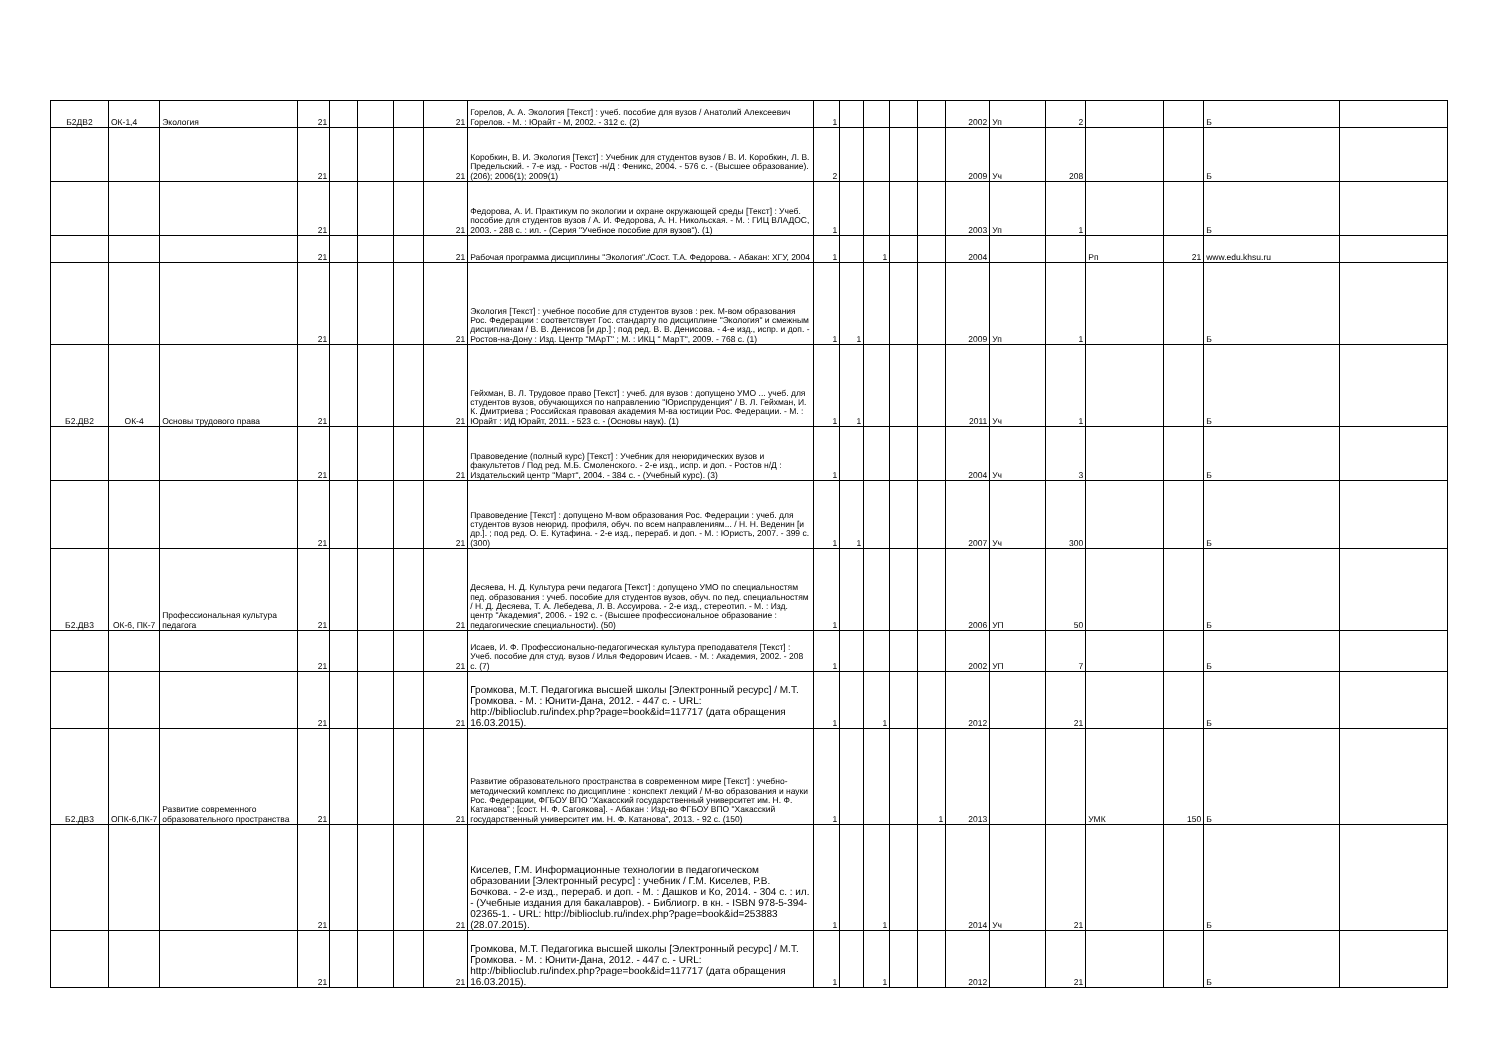| Б2ДВ2 | ОК-1,4 | Экология | 21 | | | | 21 | Горелов, А. А. Экология [Текст] : учеб. пособие для вузов / Анатолий Алексеевич Горелов. - М. : Юрайт - М, 2002. - 312 с. (2) | 1 | | | | | 2002 | Уп | 2 | | | Б | |
| | | | 21 | | | | 21 | Коробкин, В. И. Экология [Текст] : Учебник для студентов вузов / В. И. Коробкин, Л. В. Предельский. - 7-е изд. - Ростов -н/Д : Феникс, 2004. - 576 с. - (Высшее образование). (206); 2006(1); 2009(1) | 2 | | | | | 2009 | Уч | 208 | | | Б | |
| | | | 21 | | | | 21 | Федорова, А. И. Практикум по экологии и охране окружающей среды [Текст] : Учеб. пособие для студентов вузов / А. И. Федорова, А. Н. Никольская. - М. : ГИЦ ВЛАДОС, 2003. - 288 с. : ил. - (Серия "Учебное пособие для вузов"). (1) | 1 | | | | | 2003 | Уп | 1 | | | Б | |
| | | | 21 | | | | 21 | Рабочая программа дисциплины "Экология"./Сост. Т.А. Федорова. - Абакан: ХГУ, 2004 | 1 | | 1 | | | 2004 | | | Рп | 21 | www.edu.khsu.ru | |
| | | | 21 | | | | 21 | Экология [Текст] : учебное пособие для студентов вузов : рек. М-вом образования Рос. Федерации : соответствует Гос. стандарту по дисциплине "Экология" и смежным дисциплинам / В. В. Денисов [и др.] ; под ред. В. В. Денисова. - 4-е изд., испр. и доп. - Ростов-на-Дону : Изд. Центр "МАрТ" ; М. : ИКЦ " МарТ", 2009. - 768 с. (1) | 1 | 1 | | | | 2009 | Уп | 1 | | | Б | |
| Б2.ДВ2 | ОК-4 | Основы трудового права | 21 | | | | 21 | Гейхман, В. Л. Трудовое право [Текст] : учеб. для вузов : допущено УМО ... учеб. для студентов вузов, обучающихся по направлению "Юриспруденция" / В. Л. Гейхман, И. К. Дмитриева ; Российская правовая академия М-ва юстиции Рос. Федерации. - М. : Юрайт : ИД Юрайт, 2011. - 523 с. - (Основы наук). (1) | 1 | 1 | | | | 2011 | Уч | 1 | | | Б | |
| | | | 21 | | | | 21 | Правоведение (полный курс) [Текст] : Учебник для неюридических вузов и факультетов / Под ред. М.Б. Смоленского. - 2-е изд., испр. и доп. - Ростов н/Д : Издательский центр "Март", 2004. - 384 с. - (Учебный курс). (3) | 1 | | | | | 2004 | Уч | 3 | | | Б | |
| | | | 21 | | | | 21 | Правоведение [Текст] : допущено М-вом образования Рос. Федерации : учеб. для студентов вузов неюрид. профиля, обуч. по всем направлениям... / Н. Н. Веденин [и др.]. ; под ред. О. Е. Кутафина. - 2-е изд., перераб. и доп. - М. : Юристъ, 2007. - 399 с. (300) | 1 | 1 | | | | 2007 | Уч | 300 | | | Б | |
| Б2.ДВ3 | ОК-6, ПК-7 | Профессиональная культура педагога | 21 | | | | 21 | Десяева, Н. Д. Культура речи педагога [Текст] : допущено УМО по специальностям пед. образования : учеб. пособие для студентов вузов, обуч. по пед. специальностям / Н. Д. Десяева, Т. А. Лебедева, Л. В. Ассуирова. - 2-е изд., стереотип. - М. : Изд. центр "Академия", 2006. - 192 с. - (Высшее профессиональное образование : педагогические специальности). (50) | 1 | | | | | 2006 | УП | 50 | | | Б | |
| | | | 21 | | | | 21 | Исаев, И. Ф. Профессионально-педагогическая культура преподавателя [Текст] : Учеб. пособие для студ. вузов / Илья Федорович Исаев. - М. : Академия, 2002. - 208 с. (7) | 1 | | | | | 2002 | УП | 7 | | | Б | |
| | | | 21 | | | | 21 | Громкова, М.Т. Педагогика высшей школы [Электронный ресурс] / М.Т. Громкова. - М. : Юнити-Дана, 2012. - 447 с. - URL: http://biblioclub.ru/index.php?page=book&id=117717 (дата обращения 16.03.2015). | 1 | | 1 | | | 2012 | | 21 | | | Б | |
| Б2.ДВ3 | ОПК-6,ПК-7 | Развитие современного образовательного пространства | 21 | | | | 21 | Развитие образовательного пространства в современном мире [Текст] : учебно-методический комплекс по дисциплине : конспект лекций / М-во образования и науки Рос. Федерации, ФГБОУ ВПО "Хакасский государственный университет им. Н. Ф. Катанова" ; [сост. Н. Ф. Сагоякова]. - Абакан : Изд-во ФГБОУ ВПО "Хакасский государственный университет им. Н. Ф. Катанова", 2013. - 92 с. (150) | 1 | | | | 1 | 2013 | | | УМК | 150 | Б | |
| | | | 21 | | | | 21 | Киселев, Г.М. Информационные технологии в педагогическом образовании [Электронный ресурс] : учебник / Г.М. Киселев, Р.В. Бочкова. - 2-е изд., перераб. и доп. - М. : Дашков и Ко, 2014. - 304 с. : ил. - (Учебные издания для бакалавров). - Библиогр. в кн. - ISBN 978-5-394-02365-1. - URL: http://biblioclub.ru/index.php?page=book&id=253883 (28.07.2015). | 1 | | 1 | | | 2014 | Уч | 21 | | | Б | |
| | | | 21 | | | | 21 | Громкова, М.Т. Педагогика высшей школы [Электронный ресурс] / М.Т. Громкова. - М. : Юнити-Дана, 2012. - 447 с. - URL: http://biblioclub.ru/index.php?page=book&id=117717 (дата обращения 16.03.2015). | 1 | | 1 | | | 2012 | | 21 | | | Б | |